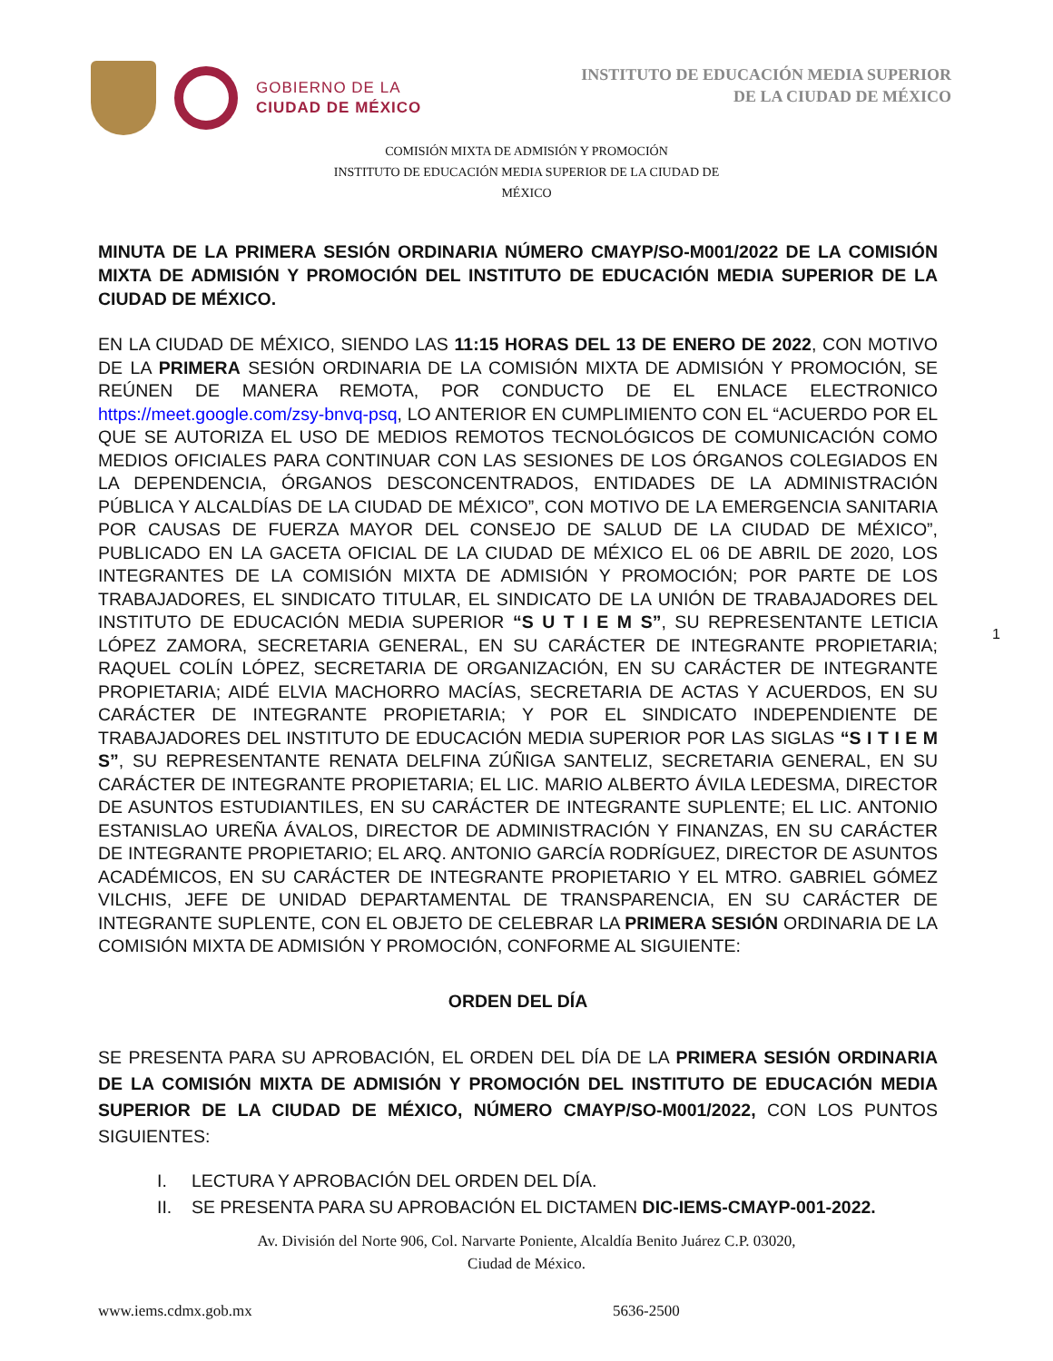GOBIERNO DE LA
CIUDAD DE MÉXICO
INSTITUTO DE EDUCACIÓN MEDIA SUPERIOR
DE LA CIUDAD DE MÉXICO
COMISIÓN MIXTA DE ADMISIÓN Y PROMOCIÓN
INSTITUTO DE EDUCACIÓN MEDIA SUPERIOR DE LA CIUDAD DE
MÉXICO
MINUTA DE LA PRIMERA SESIÓN ORDINARIA NÚMERO CMAYP/SO-M001/2022 DE LA COMISIÓN MIXTA DE ADMISIÓN Y PROMOCIÓN DEL INSTITUTO DE EDUCACIÓN MEDIA SUPERIOR DE LA CIUDAD DE MÉXICO.
EN LA CIUDAD DE MÉXICO, SIENDO LAS 11:15 HORAS DEL 13 DE ENERO DE 2022, CON MOTIVO DE LA PRIMERA SESIÓN ORDINARIA DE LA COMISIÓN MIXTA DE ADMISIÓN Y PROMOCIÓN, SE REÚNEN DE MANERA REMOTA, POR CONDUCTO DE EL ENLACE ELECTRONICO https://meet.google.com/zsy-bnvq-psq, LO ANTERIOR EN CUMPLIMIENTO CON EL “ACUERDO POR EL QUE SE AUTORIZA EL USO DE MEDIOS REMOTOS TECNOLÓGICOS DE COMUNICACIÓN COMO MEDIOS OFICIALES PARA CONTINUAR CON LAS SESIONES DE LOS ÓRGANOS COLEGIADOS EN LA DEPENDENCIA, ÓRGANOS DESCONCENTRADOS, ENTIDADES DE LA ADMINISTRACIÓN PÚBLICA Y ALCALDÍAS DE LA CIUDAD DE MÉXICO”, CON MOTIVO DE LA EMERGENCIA SANITARIA POR CAUSAS DE FUERZA MAYOR DEL CONSEJO DE SALUD DE LA CIUDAD DE MÉXICO”, PUBLICADO EN LA GACETA OFICIAL DE LA CIUDAD DE MÉXICO EL 06 DE ABRIL DE 2020, LOS INTEGRANTES DE LA COMISIÓN MIXTA DE ADMISIÓN Y PROMOCIÓN; POR PARTE DE LOS TRABAJADORES, EL SINDICATO TITULAR, EL SINDICATO DE LA UNIÓN DE TRABAJADORES DEL INSTITUTO DE EDUCACIÓN MEDIA SUPERIOR “S U T I E M S”, SU REPRESENTANTE LETICIA LÓPEZ ZAMORA, SECRETARIA GENERAL, EN SU CARÁCTER DE INTEGRANTE PROPIETARIA; RAQUEL COLÍN LÓPEZ, SECRETARIA DE ORGANIZACIÓN, EN SU CARÁCTER DE INTEGRANTE PROPIETARIA; AIDÉ ELVIA MACHORRO MACÍAS, SECRETARIA DE ACTAS Y ACUERDOS, EN SU CARÁCTER DE INTEGRANTE PROPIETARIA; Y POR EL SINDICATO INDEPENDIENTE DE TRABAJADORES DEL INSTITUTO DE EDUCACIÓN MEDIA SUPERIOR POR LAS SIGLAS “S I T I E M S”, SU REPRESENTANTE RENATA DELFINA ZÚÑIGA SANTELIZ, SECRETARIA GENERAL, EN SU CARÁCTER DE INTEGRANTE PROPIETARIA; EL LIC. MARIO ALBERTO ÁVILA LEDESMA, DIRECTOR DE ASUNTOS ESTUDIANTILES, EN SU CARÁCTER DE INTEGRANTE SUPLENTE; EL LIC. ANTONIO ESTANISLAO UREÑA ÁVALOS, DIRECTOR DE ADMINISTRACIÓN Y FINANZAS, EN SU CARÁCTER DE INTEGRANTE PROPIETARIO; EL ARQ. ANTONIO GARCÍA RODRÍGUEZ, DIRECTOR DE ASUNTOS ACADÉMICOS, EN SU CARÁCTER DE INTEGRANTE PROPIETARIO Y EL MTRO. GABRIEL GÓMEZ VILCHIS, JEFE DE UNIDAD DEPARTAMENTAL DE TRANSPARENCIA, EN SU CARÁCTER DE INTEGRANTE SUPLENTE, CON EL OBJETO DE CELEBRAR LA PRIMERA SESIÓN ORDINARIA DE LA COMISIÓN MIXTA DE ADMISIÓN Y PROMOCIÓN, CONFORME AL SIGUIENTE:
ORDEN DEL DÍA
SE PRESENTA PARA SU APROBACIÓN, EL ORDEN DEL DÍA DE LA PRIMERA SESIÓN ORDINARIA DE LA COMISIÓN MIXTA DE ADMISIÓN Y PROMOCIÓN DEL INSTITUTO DE EDUCACIÓN MEDIA SUPERIOR DE LA CIUDAD DE MÉXICO, NÚMERO CMAYP/SO-M001/2022, CON LOS PUNTOS SIGUIENTES:
I. LECTURA Y APROBACIÓN DEL ORDEN DEL DÍA.
II. SE PRESENTA PARA SU APROBACIÓN EL DICTAMEN DIC-IEMS-CMAYP-001-2022.
Av. División del Norte 906, Col. Narvarte Poniente, Alcaldía Benito Juárez C.P. 03020,
Ciudad de México.
www.iems.cdmx.gob.mx 5636-2500
1